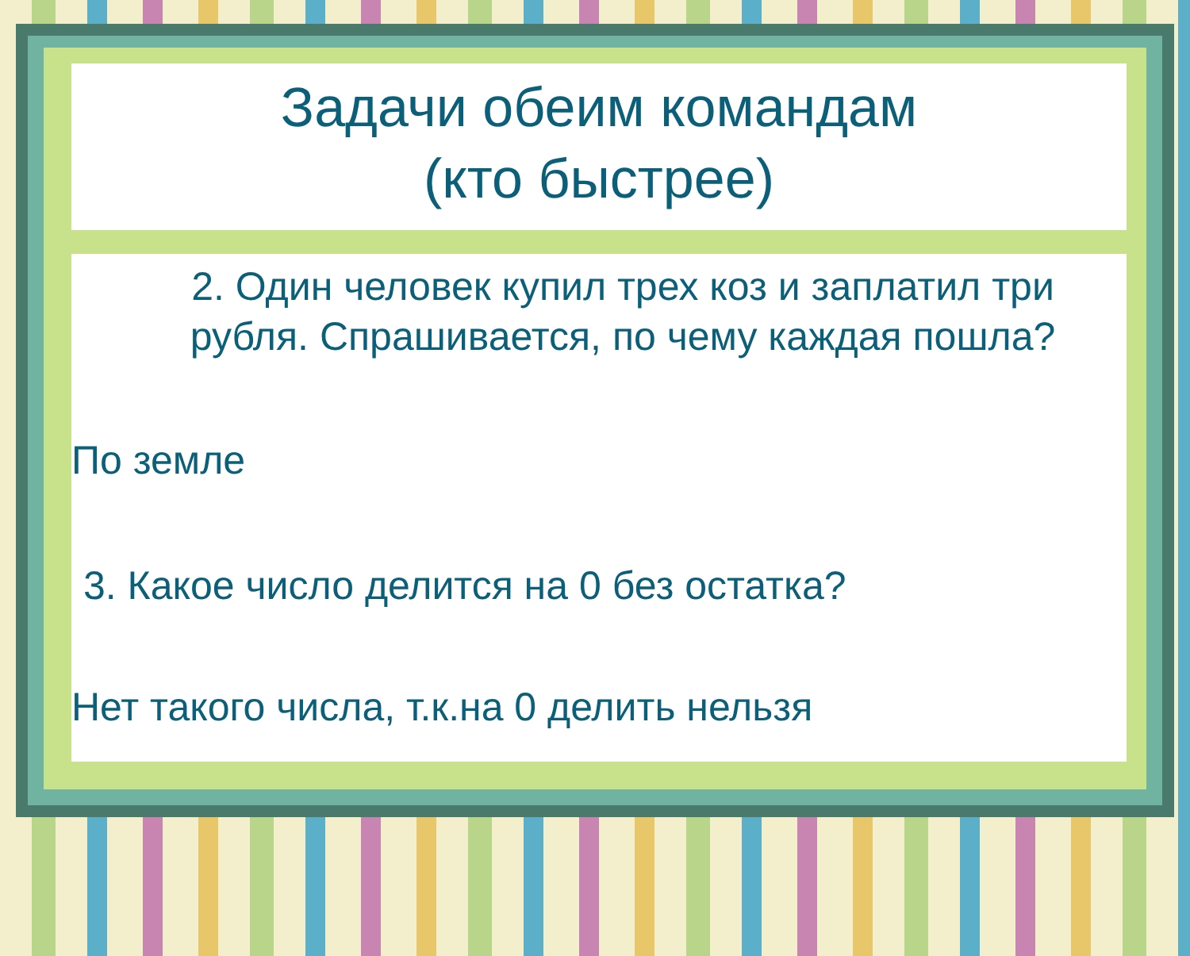Задачи обеим командам
(кто быстрее)
2. Один человек купил трех коз и заплатил три рубля. Спрашивается, по чему каждая пошла?
По земле
3. Какое число делится на 0 без остатка?
Нет такого числа, т.к.на 0 делить нельзя